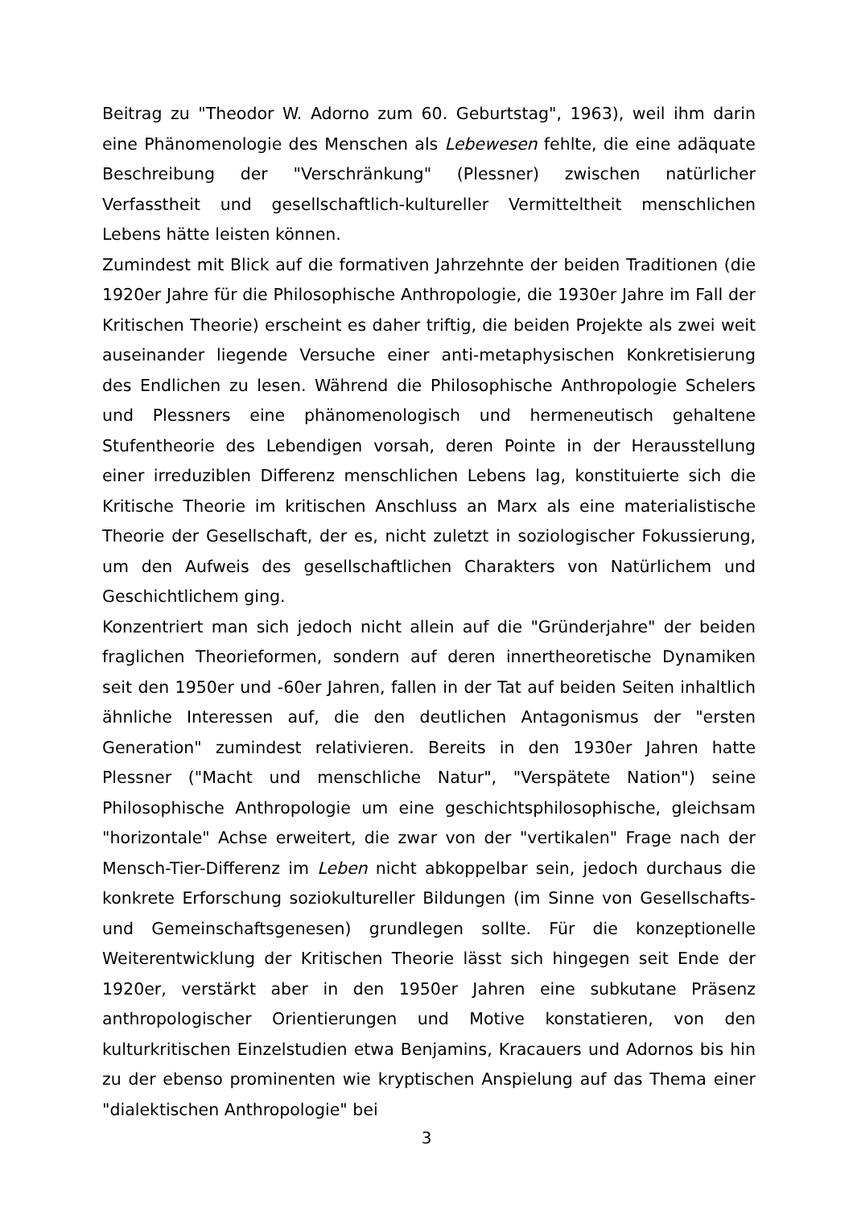Beitrag zu "Theodor W. Adorno zum 60. Geburtstag", 1963), weil ihm darin eine Phänomenologie des Menschen als Lebewesen fehlte, die eine adäquate Beschreibung der "Verschränkung" (Plessner) zwischen natürlicher Verfasstheit und gesellschaftlich-kultureller Vermitteltheit menschlichen Lebens hätte leisten können.
Zumindest mit Blick auf die formativen Jahrzehnte der beiden Traditionen (die 1920er Jahre für die Philosophische Anthropologie, die 1930er Jahre im Fall der Kritischen Theorie) erscheint es daher triftig, die beiden Projekte als zwei weit auseinander liegende Versuche einer anti-metaphysischen Konkretisierung des Endlichen zu lesen. Während die Philosophische Anthropologie Schelers und Plessners eine phänomenologisch und hermeneutisch gehaltene Stufentheorie des Lebendigen vorsah, deren Pointe in der Herausstellung einer irreduziblen Differenz menschlichen Lebens lag, konstituierte sich die Kritische Theorie im kritischen Anschluss an Marx als eine materialistische Theorie der Gesellschaft, der es, nicht zuletzt in soziologischer Fokussierung, um den Aufweis des gesellschaftlichen Charakters von Natürlichem und Geschichtlichem ging.
Konzentriert man sich jedoch nicht allein auf die "Gründerjahre" der beiden fraglichen Theorieformen, sondern auf deren innertheoretische Dynamiken seit den 1950er und -60er Jahren, fallen in der Tat auf beiden Seiten inhaltlich ähnliche Interessen auf, die den deutlichen Antagonismus der "ersten Generation" zumindest relativieren. Bereits in den 1930er Jahren hatte Plessner ("Macht und menschliche Natur", "Verspätete Nation") seine Philosophische Anthropologie um eine geschichtsphilosophische, gleichsam "horizontale" Achse erweitert, die zwar von der "vertikalen" Frage nach der Mensch-Tier-Differenz im Leben nicht abkoppelbar sein, jedoch durchaus die konkrete Erforschung soziokultureller Bildungen (im Sinne von Gesellschafts- und Gemeinschaftsgenesen) grundlegen sollte. Für die konzeptionelle Weiterentwicklung der Kritischen Theorie lässt sich hingegen seit Ende der 1920er, verstärkt aber in den 1950er Jahren eine subkutane Präsenz anthropologischer Orientierungen und Motive konstatieren, von den kulturkritischen Einzelstudien etwa Benjamins, Kracauers und Adornos bis hin zu der ebenso prominenten wie kryptischen Anspielung auf das Thema einer "dialektischen Anthropologie" bei
3